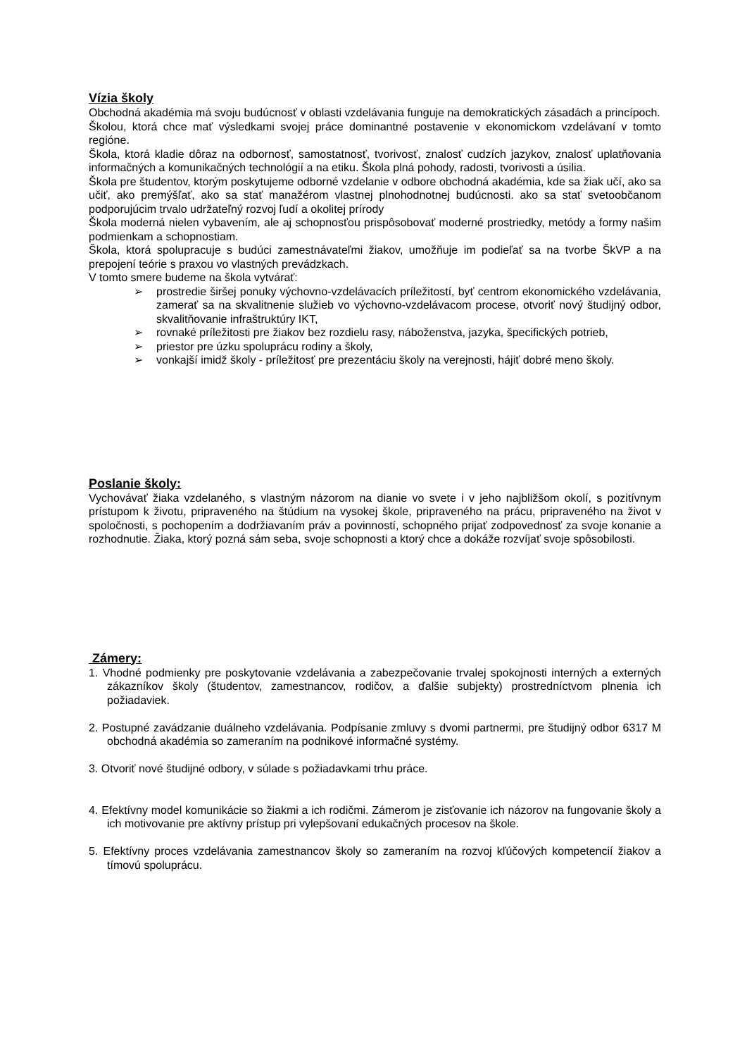Vízia školy
Obchodná akadémia má svoju budúcnosť v oblasti vzdelávania funguje na demokratických zásadách a princípoch.
Školou, ktorá chce mať výsledkami svojej práce dominantné postavenie v ekonomickom vzdelávaní v tomto regióne.
Škola, ktorá kladie dôraz na odbornosť, samostatnosť, tvorivosť, znalosť cudzích jazykov, znalosť uplatňovania informačných a komunikačných technológií a na etiku. Škola plná pohody, radosti, tvorivosti a úsilia.
Škola pre študentov, ktorým poskytujeme odborné vzdelanie v odbore obchodná akadémia, kde sa žiak učí, ako sa učiť, ako premýšľať, ako sa stať manažérom vlastnej plnohodnotnej budúcnosti. ako sa stať svetoobčanom podporujúcim trvalo udržateľný rozvoj ľudí a okolitej prírody
Škola moderná nielen vybavením, ale aj schopnosťou prispôsobovať moderné prostriedky, metódy a formy našim podmienkam a schopnostiam.
Škola, ktorá spolupracuje s budúci zamestnávateľmi žiakov, umožňuje im podieľať sa na tvorbe ŠkVP a na prepojení teórie s praxou vo vlastných prevádzkach.
V tomto smere budeme na škola vytvárať:
➢ prostredie širšej ponuky výchovno-vzdelávacích príležitostí, byť centrom ekonomického vzdelávania, zamerať sa na skvalitnenie služieb vo výchovno-vzdelávacom procese, otvoriť nový študijný odbor, skvalitňovanie infraštruktúry IKT,
➢ rovnaké príležitosti pre žiakov bez rozdielu rasy, náboženstva, jazyka, špecifických potrieb,
➢ priestor pre úzku spoluprácu rodiny a školy,
➢ vonkajší imidž školy - príležitosť pre prezentáciu školy na verejnosti, hájiť dobré meno školy.
Poslanie školy:
Vychovávať žiaka vzdelaného, s vlastným názorom na dianie vo svete i v jeho najbližšom okolí, s pozitívnym prístupom k životu, pripraveného na štúdium na vysokej škole, pripraveného na prácu, pripraveného na život v spoločnosti, s pochopením a dodržiavaním práv a povinností, schopného prijať zodpovednosť za svoje konanie a rozhodnutie. Žiaka, ktorý pozná sám seba, svoje schopnosti a ktorý chce a dokáže rozvíjať svoje spôsobilosti.
Zámery:
1. Vhodné podmienky pre poskytovanie vzdelávania a zabezpečovanie trvalej spokojnosti interných a externých zákazníkov školy (študentov, zamestnancov, rodičov, a ďalšie subjekty) prostredníctvom plnenia ich požiadaviek.
2. Postupné zavádzanie duálneho vzdelávania. Podpísanie zmluvy s dvomi partnermi, pre študijný odbor 6317 M obchodná akadémia so zameraním na podnikové informačné systémy.
3. Otvoriť nové študijné odbory, v súlade s požiadavkami trhu práce.
4. Efektívny model komunikácie so žiakmi a ich rodičmi. Zámerom je zisťovanie ich názorov na fungovanie školy a ich motivovanie pre aktívny prístup pri vylepšovaní edukačných procesov na škole.
5. Efektívny proces vzdelávania zamestnancov školy so zameraním na rozvoj kľúčových kompetencií žiakov a tímovú spoluprácu.